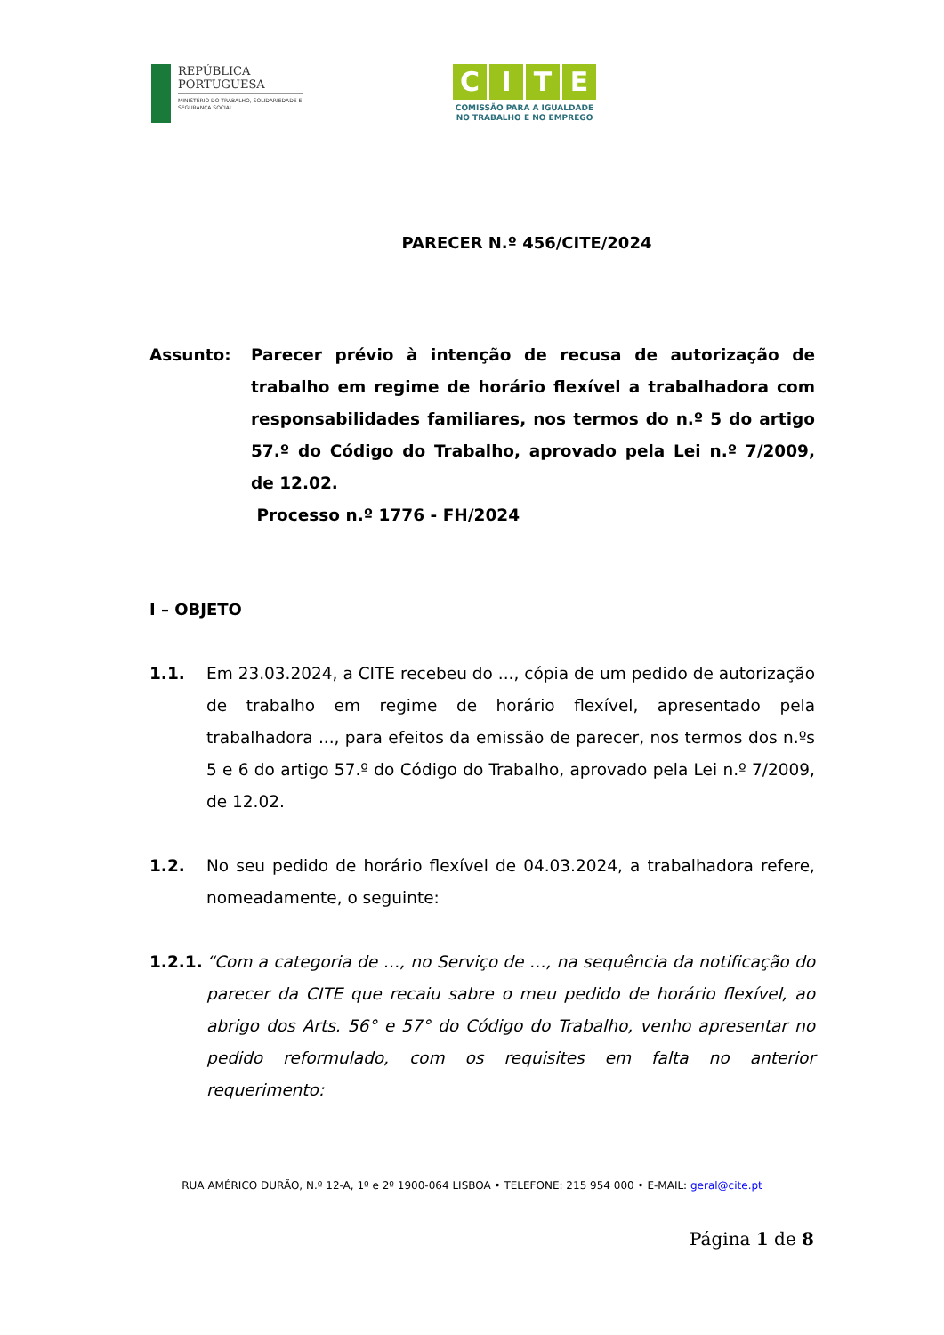REPÚBLICA
PORTUGUESA
MINISTÉRIO DO TRABALHO, SOLIDARIEDADE E SEGURANÇA SOCIAL
CITE
COMISSÃO PARA A IGUALDADE
NO TRABALHO E NO EMPREGO
PARECER N.º 456/CITE/2024
Assunto: Parecer prévio à intenção de recusa de autorização de trabalho em regime de horário flexível a trabalhadora com responsabilidades familiares, nos termos do n.º 5 do artigo 57.º do Código do Trabalho, aprovado pela Lei n.º 7/2009, de 12.02.
Processo n.º 1776 - FH/2024
I – OBJETO
1.1. Em 23.03.2024, a CITE recebeu do ..., cópia de um pedido de autorização de trabalho em regime de horário flexível, apresentado pela trabalhadora ..., para efeitos da emissão de parecer, nos termos dos n.ºs 5 e 6 do artigo 57.º do Código do Trabalho, aprovado pela Lei n.º 7/2009, de 12.02.
1.2. No seu pedido de horário flexível de 04.03.2024, a trabalhadora refere, nomeadamente, o seguinte:
1.2.1. “Com a categoria de …, no Serviço de …, na sequência da notificação do parecer da CITE que recaiu sabre o meu pedido de horário flexível, ao abrigo dos Arts. 56° e 57° do Código do Trabalho, venho apresentar no pedido reformulado, com os requisites em falta no anterior requerimento:
RUA AMÉRICO DURÃO, N.º 12-A, 1º e 2º 1900-064 LISBOA • TELEFONE: 215 954 000 • E-MAIL: geral@cite.pt
Página 1 de 8